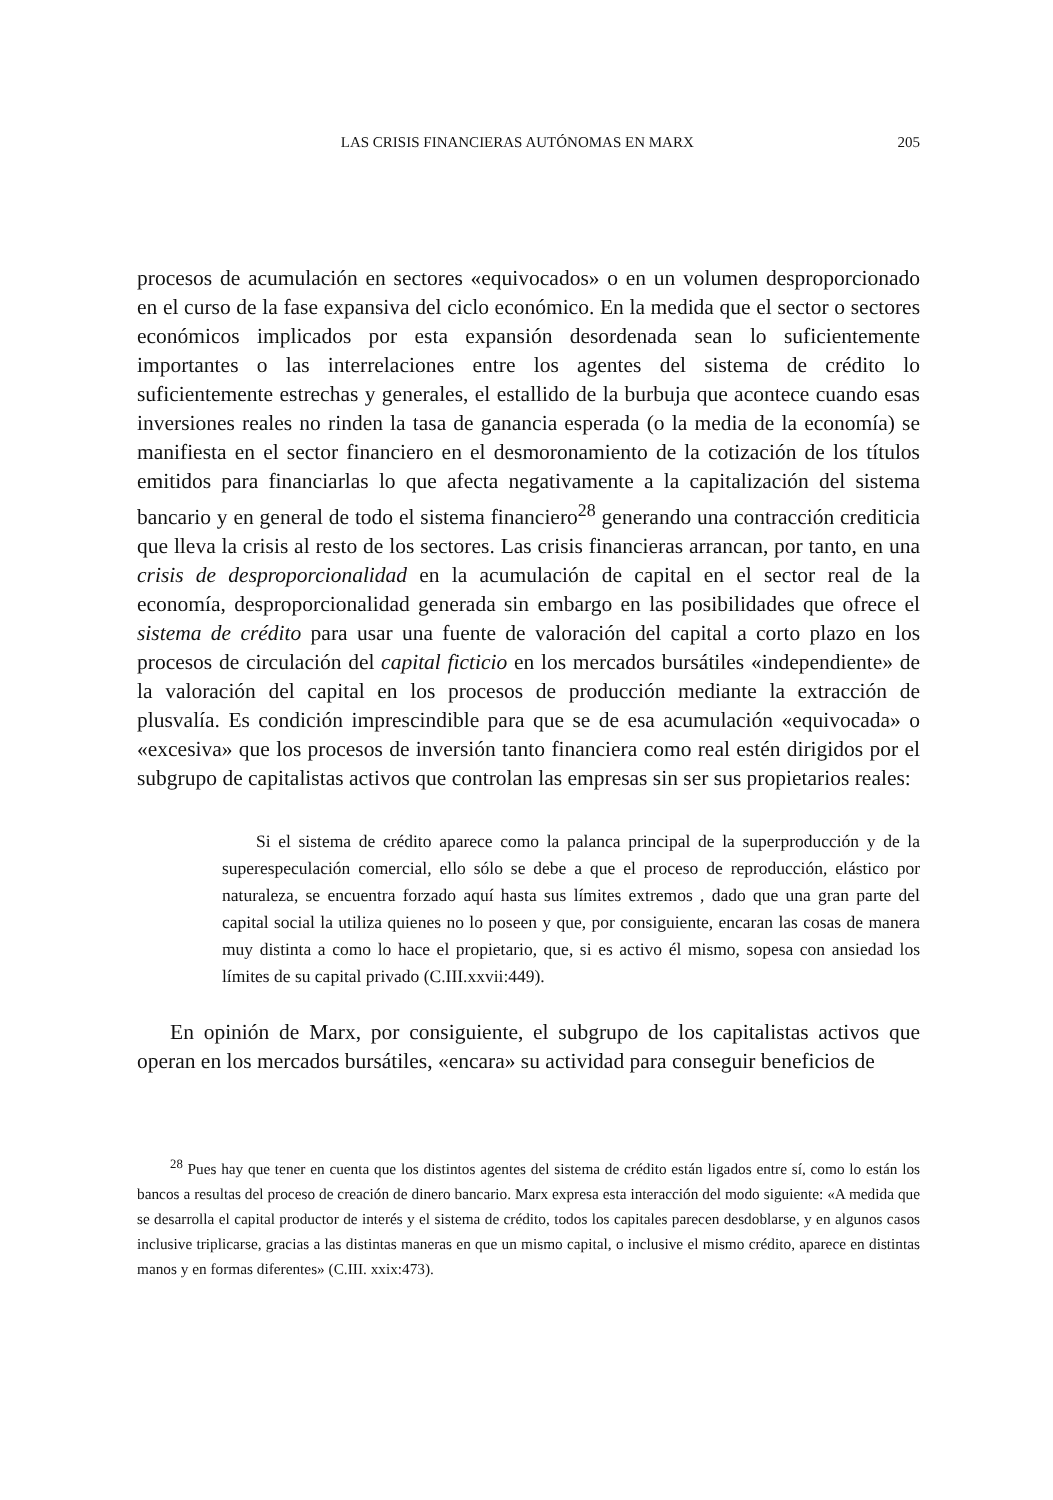LAS CRISIS FINANCIERAS AUTÓNOMAS EN MARX 205
procesos de acumulación en sectores «equivocados» o en un volumen desproporcionado en el curso de la fase expansiva del ciclo económico. En la medida que el sector o sectores económicos implicados por esta expansión desordenada sean lo suficientemente importantes o las interrelaciones entre los agentes del sistema de crédito lo suficientemente estrechas y generales, el estallido de la burbuja que acontece cuando esas inversiones reales no rinden la tasa de ganancia esperada (o la media de la economía) se manifiesta en el sector financiero en el desmoronamiento de la cotización de los títulos emitidos para financiarlas lo que afecta negativamente a la capitalización del sistema bancario y en general de todo el sistema financiero<sup>28</sup> generando una contracción crediticia que lleva la crisis al resto de los sectores. Las crisis financieras arrancan, por tanto, en una crisis de desproporcionalidad en la acumulación de capital en el sector real de la economía, desproporcionalidad generada sin embargo en las posibilidades que ofrece el sistema de crédito para usar una fuente de valoración del capital a corto plazo en los procesos de circulación del capital ficticio en los mercados bursátiles «independiente» de la valoración del capital en los procesos de producción mediante la extracción de plusvalía. Es condición imprescindible para que se de esa acumulación «equivocada» o «excesiva» que los procesos de inversión tanto financiera como real estén dirigidos por el subgrupo de capitalistas activos que controlan las empresas sin ser sus propietarios reales:
Si el sistema de crédito aparece como la palanca principal de la superproducción y de la superespeculación comercial, ello sólo se debe a que el proceso de reproducción, elástico por naturaleza, se encuentra forzado aquí hasta sus límites extremos , dado que una gran parte del capital social la utiliza quienes no lo poseen y que, por consiguiente, encaran las cosas de manera muy distinta a como lo hace el propietario, que, si es activo él mismo, sopesa con ansiedad los límites de su capital privado (C.III.xxvii:449).
En opinión de Marx, por consiguiente, el subgrupo de los capitalistas activos que operan en los mercados bursátiles, «encara» su actividad para conseguir beneficios de
<sup>28</sup> Pues hay que tener en cuenta que los distintos agentes del sistema de crédito están ligados entre sí, como lo están los bancos a resultas del proceso de creación de dinero bancario. Marx expresa esta interacción del modo siguiente: «A medida que se desarrolla el capital productor de interés y el sistema de crédito, todos los capitales parecen desdoblarse, y en algunos casos inclusive triplicarse, gracias a las distintas maneras en que un mismo capital, o inclusive el mismo crédito, aparece en distintas manos y en formas diferentes» (C.III. xxix:473).